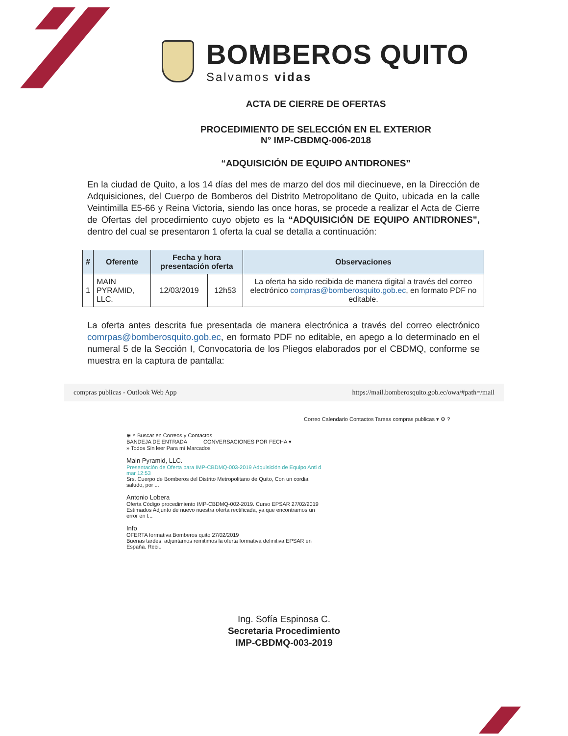BOMBEROS QUITO
Salvamos vidas
ACTA DE CIERRE DE OFERTAS
PROCEDIMIENTO DE SELECCIÓN EN EL EXTERIOR
N° IMP-CBDMQ-006-2018
“ADQUISICIÓN DE EQUIPO ANTIDRONES”
En la ciudad de Quito, a los 14 días del mes de marzo del dos mil diecinueve, en la Dirección de Adquisiciones, del Cuerpo de Bomberos del Distrito Metropolitano de Quito, ubicada en la calle Veintimilla E5-66 y Reina Victoria, siendo las once horas, se procede a realizar el Acta de Cierre de Ofertas del procedimiento cuyo objeto es la “ADQUISICIÓN DE EQUIPO ANTIDRONES”, dentro del cual se presentaron 1 oferta la cual se detalla a continuación:
| # | Oferente | Fecha y hora presentación oferta | | Observaciones |
| --- | --- | --- | --- | --- |
| 1 | MAIN PYRAMID, LLC. | 12/03/2019 | 12h53 | La oferta ha sido recibida de manera digital a través del correo electrónico compras@bomberosquito.gob.ec , en formato PDF no editable. |
La oferta antes descrita fue presentada de manera electrónica a través del correo electrónico comrpas@bomberosquito.gob.ec, en formato PDF no editable, en apego a lo determinado en el numeral 5 de la Sección I, Convocatoria de los Pliegos elaborados por el CBDMQ, conforme se muestra en la captura de pantalla:
compras publicas - Outlook Web App https://mail.bomberosquito.gob.ec/owa/#path=/mail
Correo Calendario Contactos Tareas compras publicas ▾ ⚙ ?
⊕ ⌕ Buscar en Correos y Contactos
BANDEJA DE ENTRADA CONVERSACIONES POR FECHA ▾
» Todos Sin leer Para mí Marcados
Main Pyramid, LLC.
Presentación de Oferta para IMP-CBDMQ-003-2019 Adquisición de Equipo Anti d mar 12:53
Srs. Cuerpo de Bomberos del Distrito Metropolitano de Quito, Con un cordial saludo, por ...
Antonio Lobera
Oferta Código procedimiento IMP-CBDMQ-002-2019. Curso EPSAR 27/02/2019
Estimados Adjunto de nuevo nuestra oferta rectificada, ya que encontramos un error en l...
Info
OFERTA formativa Bomberos quito 27/02/2019
Buenas tardes, adjuntamos remitimos la oferta formativa definitiva EPSAR en España. Reci..
Ing. Sofía Espinosa C.
Secretaria Procedimiento
IMP-CBDMQ-003-2019